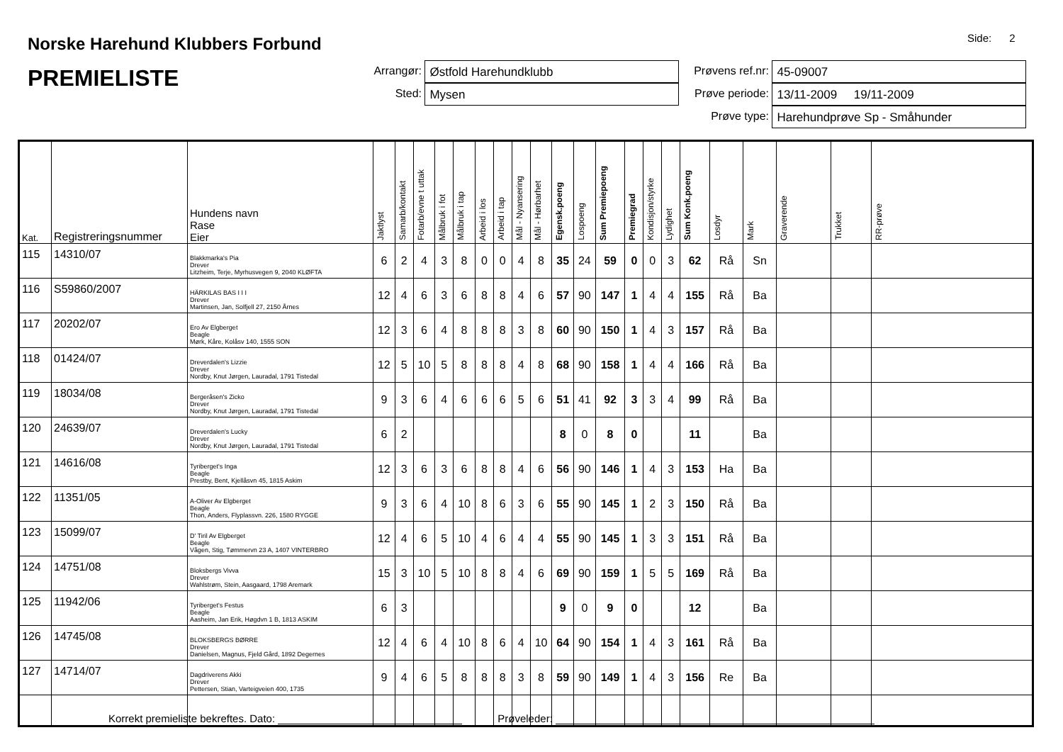Norske Harehund Klubbers Forbund
PREMIELISTE
Side: 2
Arrangør: Østfold Harehundklubb
Sted: Mysen
Prøvens ref.nr: 45-09007
Prøve periode: 13/11-2009 19/11-2009
Prøve type: Harehundprøve Sp - Småhunder
| Kat. | Registreringsnummer | Hundens navn Rase Eier | Jaktlyst | Samarb/kontakt | Fotarb/evne t uttak | Målbruk i fot | Målbruk i tap | Arbeid i los | Arbeid i tap | Mål - Nyansering | Mål - Hørbarhet | Egensk.poeng | Lospoeng | Sum Premiepoeng | Premiegrad | Kondisjon/styrke | Lydighet | Sum Konk.poeng | Losdyr | Mark | Graverende | Trukket | RR-prøve |
| --- | --- | --- | --- | --- | --- | --- | --- | --- | --- | --- | --- | --- | --- | --- | --- | --- | --- | --- | --- | --- | --- | --- | --- |
| 115 | 14310/07 | Blakkmarka's Pia Drever Litzheim, Terje, Myrhusvegen 9, 2040 KLØFTA | 6 | 2 | 4 | 3 | 8 | 0 | 0 | 4 | 8 | 35 | 24 | 59 | 0 | 0 | 3 | 62 | Rå | Sn | | | |
| 116 | S59860/2007 | HÄRKILAS BAS I I I Drever Martinsen, Jan, Solfjell 27, 2150 Årnes | 12 | 4 | 6 | 3 | 6 | 8 | 8 | 4 | 6 | 57 | 90 | 147 | 1 | 4 | 4 | 155 | Rå | Ba | | | |
| 117 | 20202/07 | Ero Av Elgberget Beagle Mørk, Kåre, Kolåsv 140, 1555 SON | 12 | 3 | 6 | 4 | 8 | 8 | 8 | 3 | 8 | 60 | 90 | 150 | 1 | 4 | 3 | 157 | Rå | Ba | | | |
| 118 | 01424/07 | Dreverdalen's Lizzie Drever Nordby, Knut Jørgen, Lauradal, 1791 Tistedal | 12 | 5 | 10 | 5 | 8 | 8 | 8 | 4 | 8 | 68 | 90 | 158 | 1 | 4 | 4 | 166 | Rå | Ba | | | |
| 119 | 18034/08 | Bergeråsen's Zicko Drever Nordby, Knut Jørgen, Lauradal, 1791 Tistedal | 9 | 3 | 6 | 4 | 6 | 6 | 6 | 5 | 6 | 51 | 41 | 92 | 3 | 3 | 4 | 99 | Rå | Ba | | | |
| 120 | 24639/07 | Dreverdalen's Lucky Drever Nordby, Knut Jørgen, Lauradal, 1791 Tistedal | 6 | 2 | | | | | | | | 8 | 0 | 8 | 0 | | | 11 | | Ba | | | |
| 121 | 14616/08 | Tyriberget's Inga Beagle Prestby, Bent, Kjellåsvn 45, 1815 Askim | 12 | 3 | 6 | 3 | 6 | 8 | 8 | 4 | 6 | 56 | 90 | 146 | 1 | 4 | 3 | 153 | Ha | Ba | | | |
| 122 | 11351/05 | A-Oliver Av Elgberget Beagle Thon, Anders, Flyplassvn. 226, 1580 RYGGE | 9 | 3 | 6 | 4 | 10 | 8 | 6 | 3 | 6 | 55 | 90 | 145 | 1 | 2 | 3 | 150 | Rå | Ba | | | |
| 123 | 15099/07 | D' Tiril Av Elgberget Beagle Vågen, Stig, Tømmervn 23 A, 1407 VINTERBRO | 12 | 4 | 6 | 5 | 10 | 4 | 6 | 4 | 4 | 55 | 90 | 145 | 1 | 3 | 3 | 151 | Rå | Ba | | | |
| 124 | 14751/08 | Bloksbergs Vivva Drever Wahlstrøm, Stein, Aasgaard, 1798 Aremark | 15 | 3 | 10 | 5 | 10 | 8 | 8 | 4 | 6 | 69 | 90 | 159 | 1 | 5 | 5 | 169 | Rå | Ba | | | |
| 125 | 11942/06 | Tyriberget's Festus Beagle Aasheim, Jan Erik, Høgdvn 1 B, 1813 ASKIM | 6 | 3 | | | | | | | | 9 | 0 | 9 | 0 | | | 12 | | Ba | | | |
| 126 | 14745/08 | BLOKSBERGS BØRRE Drever Danielsen, Magnus, Fjeld Gård, 1892 Degernes | 12 | 4 | 6 | 4 | 10 | 8 | 6 | 4 | 10 | 64 | 90 | 154 | 1 | 4 | 3 | 161 | Rå | Ba | | | |
| 127 | 14714/07 | Dagdriverens Akki Drever Pettersen, Stian, Varteigveien 400, 1735 | 9 | 4 | 6 | 5 | 8 | 8 | 8 | 3 | 8 | 59 | 90 | 149 | 1 | 4 | 3 | 156 | Re | Ba | | | |
Korrekt premieliste bekreftes. Dato: Prøveleder: